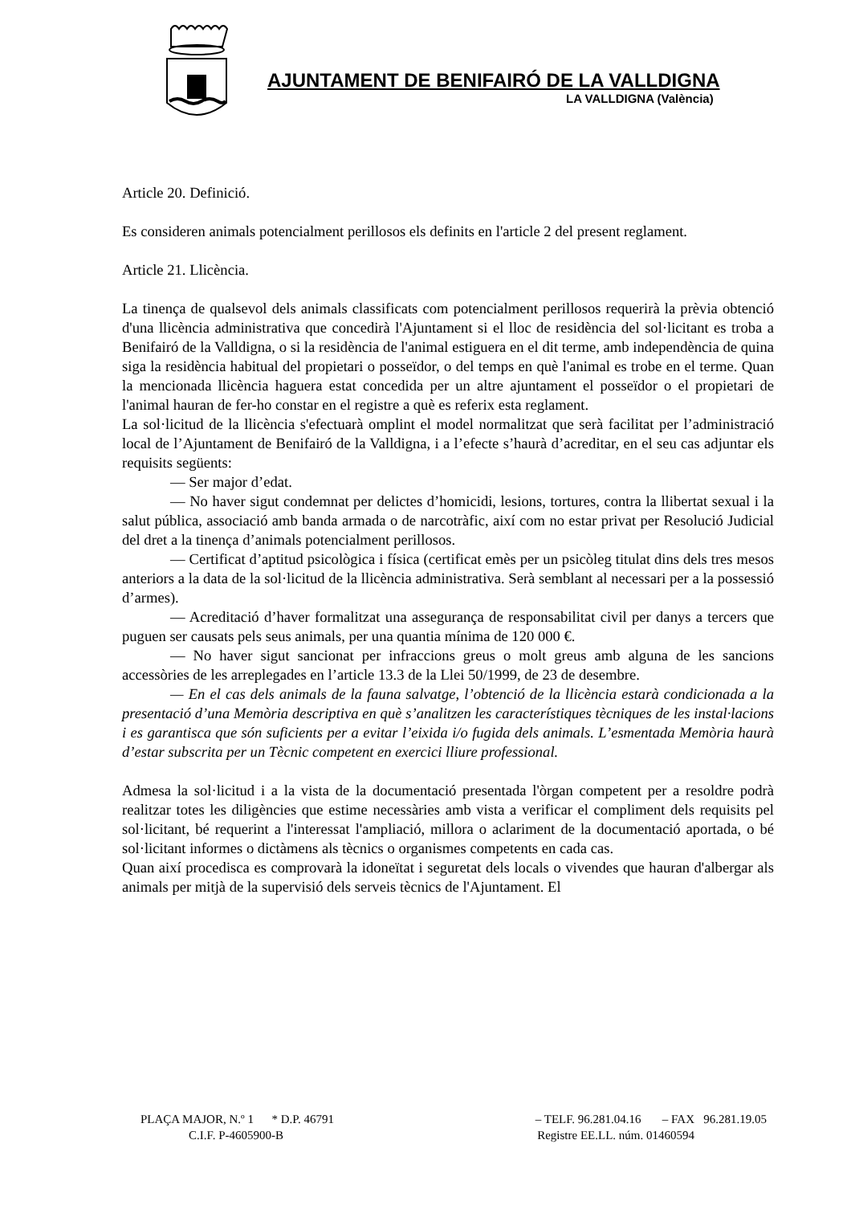AJUNTAMENT DE BENIFAIRÓ DE LA VALLDIGNA
LA VALLDIGNA (València)
Article 20. Definició.
Es consideren animals potencialment perillosos els definits en l'article 2 del present reglament.
Article 21. Llicència.
La tinença de qualsevol dels animals classificats com potencialment perillosos requerirà la prèvia obtenció d'una llicència administrativa que concedirà l'Ajuntament si el lloc de residència del sol·licitant es troba a Benifairó de la Valldigna, o si la residència de l'animal estiguera en el dit terme, amb independència de quina siga la residència habitual del propietari o posseïdor, o del temps en què l'animal es trobe en el terme. Quan la mencionada llicència haguera estat concedida per un altre ajuntament el posseïdor o el propietari de l'animal hauran de fer-ho constar en el registre a què es referix esta reglament.
La sol·licitud de la llicència s'efectuarà omplint el model normalitzat que serà facilitat per l’administració local de l’Ajuntament de Benifairó de la Valldigna, i a l’efecte s’haurà d’acreditar, en el seu cas adjuntar els requisits següents:
— Ser major d’edat.
— No haver sigut condemnat per delictes d’homicidi, lesions, tortures, contra la llibertat sexual i la salut pública, associació amb banda armada o de narcotràfic, així com no estar privat per Resolució Judicial del dret a la tinença d’animals potencialment perillosos.
— Certificat d’aptitud psicològica i física (certificat emès per un psicòleg titulat dins dels tres mesos anteriors a la data de la sol·licitud de la llicència administrativa. Serà semblant al necessari per a la possessió d’armes).
— Acreditació d’haver formalitzat una assegurança de responsabilitat civil per danys a tercers que puguen ser causats pels seus animals, per una quantia mínima de 120 000 €.
— No haver sigut sancionat per infraccions greus o molt greus amb alguna de les sancions accessòries de les arreplegades en l’article 13.3 de la Llei 50/1999, de 23 de desembre.
— En el cas dels animals de la fauna salvatge, l’obtenció de la llicència estarà condicionada a la presentació d’una Memòria descriptiva en què s’analitzen les característiques tècniques de les instal·lacions i es garantisca que són suficients per a evitar l’eixida i/o fugida dels animals. L’esmentada Memòria haurà d’estar subscrita per un Tècnic competent en exercici lliure professional.
Admesa la sol·licitud i a la vista de la documentació presentada l'òrgan competent per a resoldre podrà realitzar totes les diligències que estime necessàries amb vista a verificar el compliment dels requisits pel sol·licitant, bé requerint a l'interessat l'ampliació, millora o aclariment de la documentació aportada, o bé sol·licitant informes o dictàmens als tècnics o organismes competents en cada cas.
Quan així procedisca es comprovarà la idoneïtat i seguretat dels locals o vivendes que hauran d'albergar als animals per mitjà de la supervisió dels serveis tècnics de l'Ajuntament. El
PLAÇA MAJOR, N.º 1 * D.P. 46791 – TELF. 96.281.04.16 – FAX 96.281.19.05
C.I.F. P-4605900-B Registre EE.LL. núm. 01460594